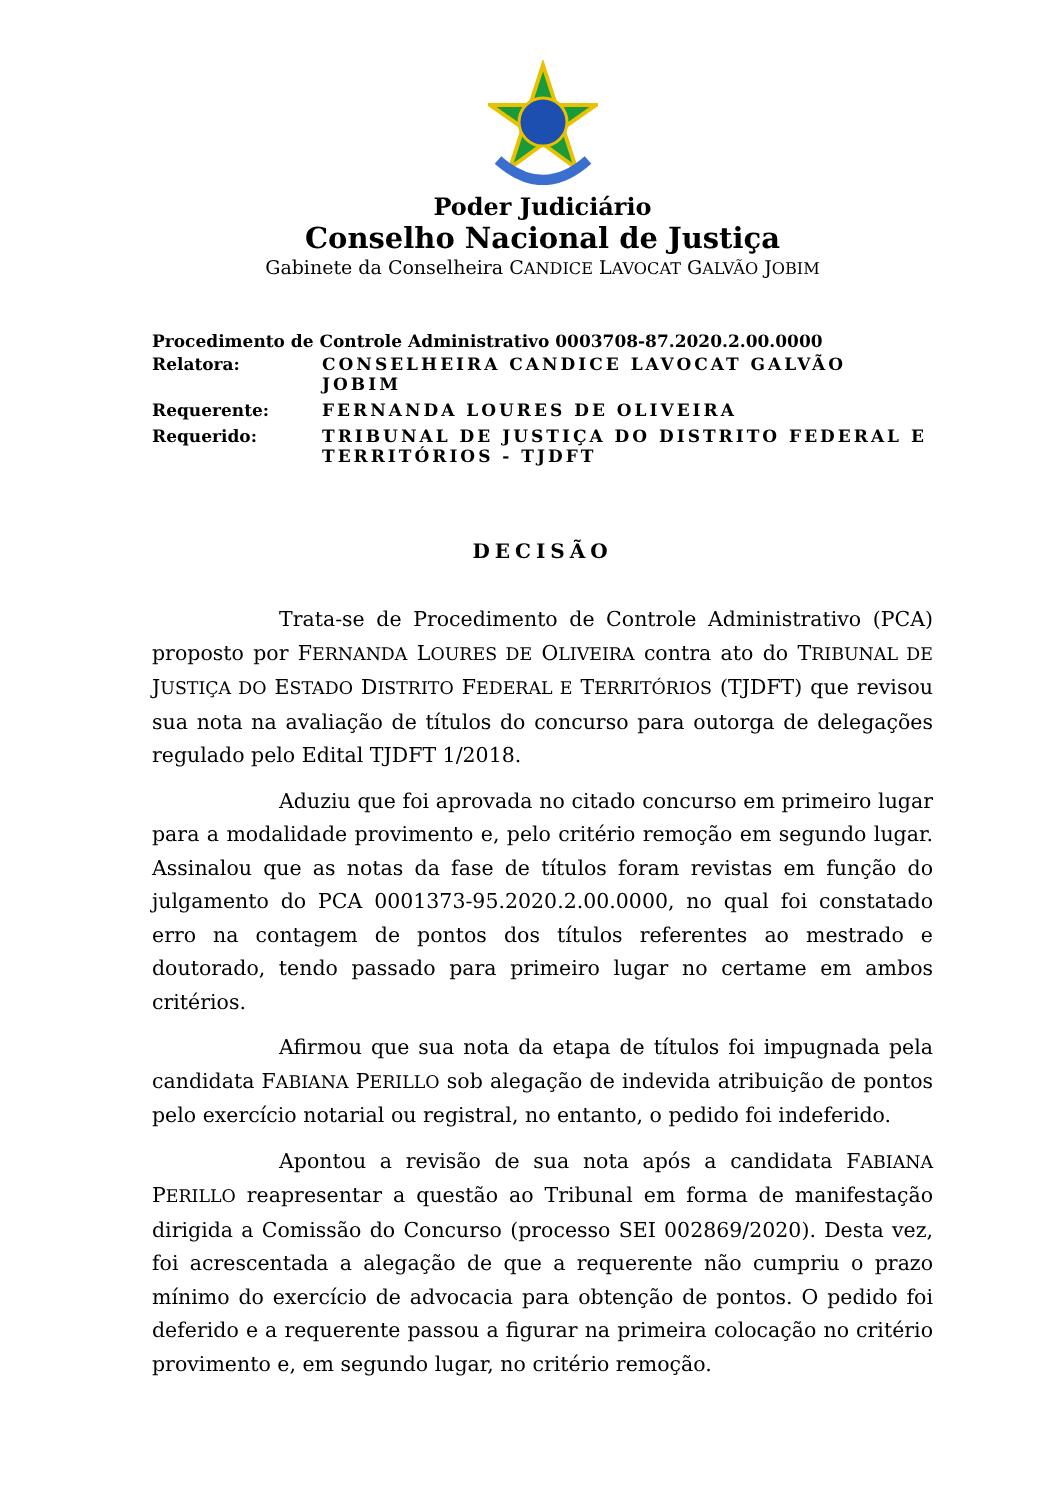Poder Judiciário
Conselho Nacional de Justiça
Gabinete da Conselheira CANDICE LAVOCAT GALVÃO JOBIM
Procedimento de Controle Administrativo 0003708-87.2020.2.00.0000
| Relatora: | CONSELHEIRA CANDICE LAVOCAT GALVÃO JOBIM |
| Requerente: | FERNANDA LOURES DE OLIVEIRA |
| Requerido: | TRIBUNAL DE JUSTIÇA DO DISTRITO FEDERAL E TERRITÓRIOS - TJDFT |
DECISÃO
Trata-se de Procedimento de Controle Administrativo (PCA) proposto por FERNANDA LOURES DE OLIVEIRA contra ato do TRIBUNAL DE JUSTIÇA DO ESTADO DISTRITO FEDERAL E TERRITÓRIOS (TJDFT) que revisou sua nota na avaliação de títulos do concurso para outorga de delegações regulado pelo Edital TJDFT 1/2018.
Aduziu que foi aprovada no citado concurso em primeiro lugar para a modalidade provimento e, pelo critério remoção em segundo lugar. Assinalou que as notas da fase de títulos foram revistas em função do julgamento do PCA 0001373-95.2020.2.00.0000, no qual foi constatado erro na contagem de pontos dos títulos referentes ao mestrado e doutorado, tendo passado para primeiro lugar no certame em ambos critérios.
Afirmou que sua nota da etapa de títulos foi impugnada pela candidata FABIANA PERILLO sob alegação de indevida atribuição de pontos pelo exercício notarial ou registral, no entanto, o pedido foi indeferido.
Apontou a revisão de sua nota após a candidata FABIANA PERILLO reapresentar a questão ao Tribunal em forma de manifestação dirigida a Comissão do Concurso (processo SEI 002869/2020). Desta vez, foi acrescentada a alegação de que a requerente não cumpriu o prazo mínimo do exercício de advocacia para obtenção de pontos. O pedido foi deferido e a requerente passou a figurar na primeira colocação no critério provimento e, em segundo lugar, no critério remoção.